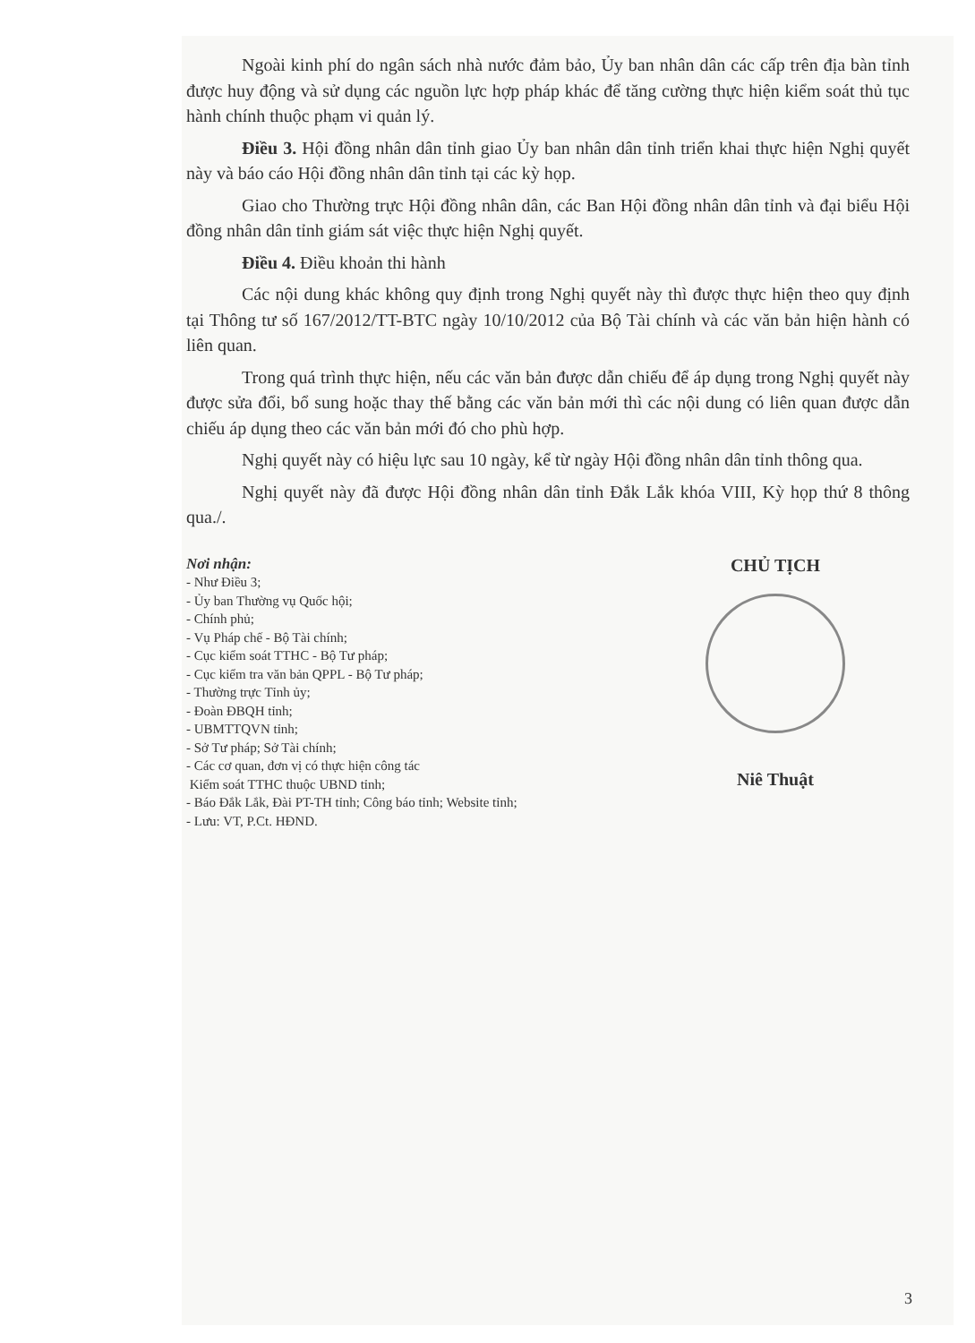Ngoài kinh phí do ngân sách nhà nước đảm bảo, Ủy ban nhân dân các cấp trên địa bàn tỉnh được huy động và sử dụng các nguồn lực hợp pháp khác để tăng cường thực hiện kiểm soát thủ tục hành chính thuộc phạm vi quản lý.
Điều 3. Hội đồng nhân dân tỉnh giao Ủy ban nhân dân tỉnh triển khai thực hiện Nghị quyết này và báo cáo Hội đồng nhân dân tỉnh tại các kỳ họp.
Giao cho Thường trực Hội đồng nhân dân, các Ban Hội đồng nhân dân tỉnh và đại biểu Hội đồng nhân dân tỉnh giám sát việc thực hiện Nghị quyết.
Điều 4. Điều khoản thi hành
Các nội dung khác không quy định trong Nghị quyết này thì được thực hiện theo quy định tại Thông tư số 167/2012/TT-BTC ngày 10/10/2012 của Bộ Tài chính và các văn bản hiện hành có liên quan.
Trong quá trình thực hiện, nếu các văn bản được dẫn chiếu để áp dụng trong Nghị quyết này được sửa đổi, bổ sung hoặc thay thế bằng các văn bản mới thì các nội dung có liên quan được dẫn chiếu áp dụng theo các văn bản mới đó cho phù hợp.
Nghị quyết này có hiệu lực sau 10 ngày, kể từ ngày Hội đồng nhân dân tỉnh thông qua.
Nghị quyết này đã được Hội đồng nhân dân tỉnh Đắk Lắk khóa VIII, Kỳ họp thứ 8 thông qua./.
Nơi nhận:
- Như Điều 3;
- Ủy ban Thường vụ Quốc hội;
- Chính phủ;
- Vụ Pháp chế - Bộ Tài chính;
- Cục kiểm soát TTHC - Bộ Tư pháp;
- Cục kiểm tra văn bản QPPL - Bộ Tư pháp;
- Thường trực Tỉnh ủy;
- Đoàn ĐBQH tỉnh;
- UBMTTQVN tỉnh;
- Sở Tư pháp; Sở Tài chính;
- Các cơ quan, đơn vị có thực hiện công tác
Kiểm soát TTHC thuộc UBND tỉnh;
- Báo Đắk Lắk, Đài PT-TH tỉnh; Công báo tỉnh; Website tỉnh;
- Lưu: VT, P.Ct. HĐND.
CHỦ TỊCH
Niê Thuật
3